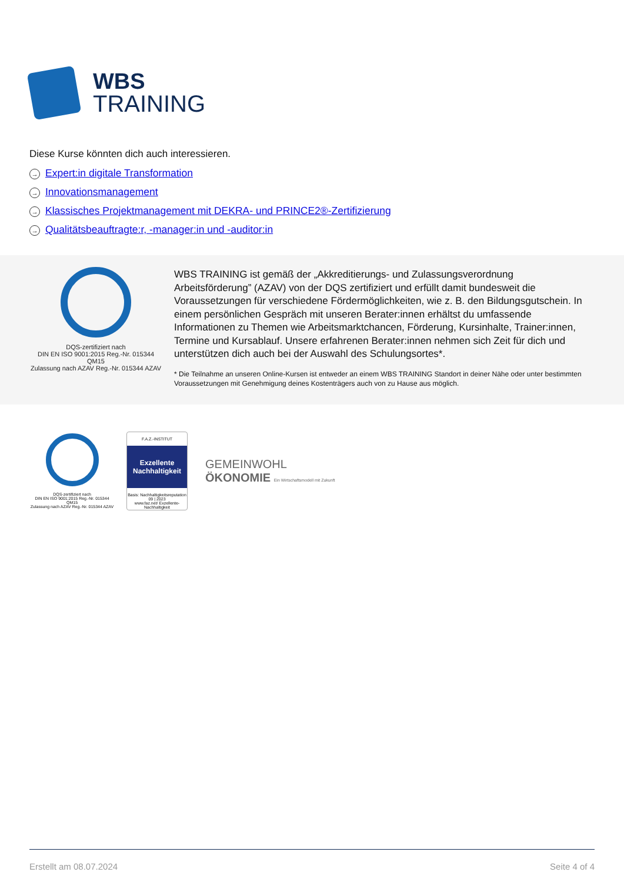WBS
TRAINING
Diese Kurse könnten dich auch interessieren.
→ Expert:in digitale Transformation
→ Innovationsmanagement
→ Klassisches Projektmanagement mit DEKRA- und PRINCE2®-Zertifizierung
→ Qualitätsbeauftragte:r, -manager:in und -auditor:in
DQS-zertifiziert nach
DIN EN ISO 9001:2015 Reg.-Nr. 015344 QM15
Zulassung nach AZAV Reg.-Nr. 015344 AZAV
WBS TRAINING ist gemäß der „Akkreditierungs- und Zulassungsverordnung Arbeitsförderung” (AZAV) von der DQS zertifiziert und erfüllt damit bundesweit die Voraussetzungen für verschiedene Fördermöglichkeiten, wie z. B. den Bildungsgutschein. In einem persönlichen Gespräch mit unseren Berater:innen erhältst du umfassende Informationen zu Themen wie Arbeitsmarktchancen, Förderung, Kursinhalte, Trainer:innen, Termine und Kursablauf. Unsere erfahrenen Berater:innen nehmen sich Zeit für dich und unterstützen dich auch bei der Auswahl des Schulungsortes*.
* Die Teilnahme an unseren Online-Kursen ist entweder an einem WBS TRAINING Standort in deiner Nähe oder unter bestimmten Voraussetzungen mit Genehmigung deines Kostenträgers auch von zu Hause aus möglich.
DQS-zertifiziert nach
DIN EN ISO 9001:2015 Reg.-Nr. 015344 QM15
Zulassung nach AZAV Reg.-Nr. 015344 AZAV
F.A.Z.-INSTITUT
Exzellente Nachhaltigkeit
Basis: Nachhaltigkeitsreputation
09 | 2023
www.faz.net/ Exzellente-Nachhaltigkeit
GEMEINWOHL
ÖKONOMIE Ein Wirtschaftsmodell mit Zukunft
Erstellt am 08.07.2024 Seite 4 of 4